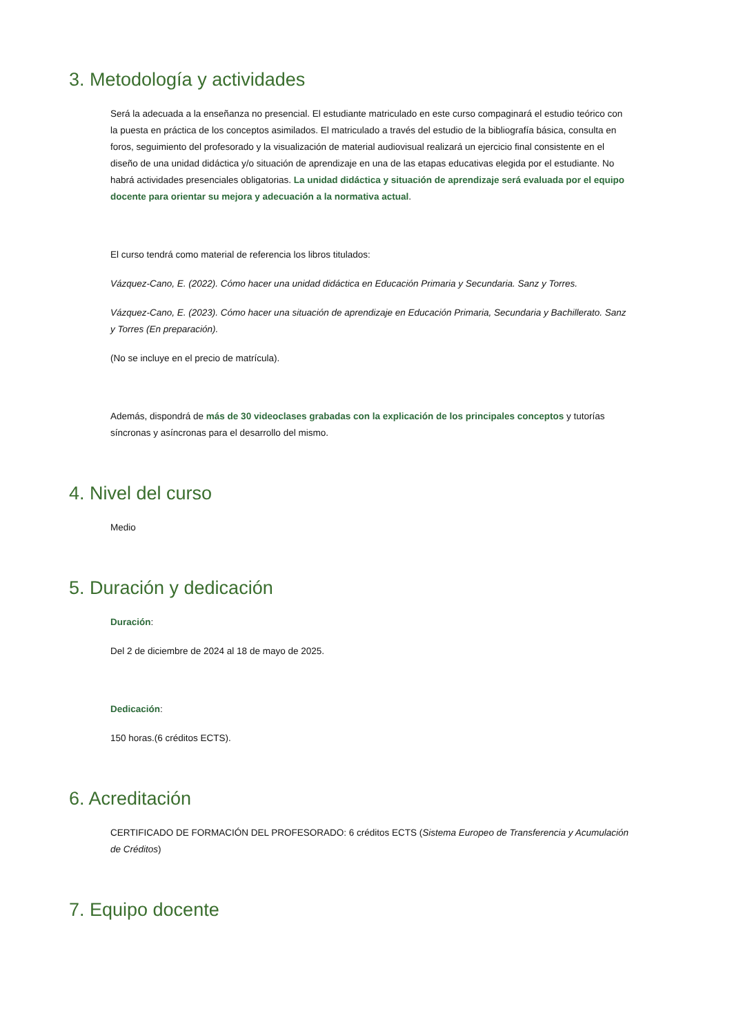3. Metodología y actividades
Será la adecuada a la enseñanza no presencial. El estudiante matriculado en este curso compaginará el estudio teórico con la puesta en práctica de los conceptos asimilados. El matriculado a través del estudio de la bibliografía básica, consulta en foros, seguimiento del profesorado y la visualización de material audiovisual realizará un ejercicio final consistente en el diseño de una unidad didáctica y/o situación de aprendizaje en una de las etapas educativas elegida por el estudiante. No habrá actividades presenciales obligatorias. La unidad didáctica y situación de aprendizaje será evaluada por el equipo docente para orientar su mejora y adecuación a la normativa actual.
El curso tendrá como material de referencia los libros titulados:
Vázquez-Cano, E. (2022). Cómo hacer una unidad didáctica en Educación Primaria y Secundaria. Sanz y Torres.
Vázquez-Cano, E. (2023). Cómo hacer una situación de aprendizaje en Educación Primaria, Secundaria y Bachillerato. Sanz y Torres (En preparación).
(No se incluye en el precio de matrícula).
Además, dispondrá de más de 30 videoclases grabadas con la explicación de los principales conceptos y tutorías síncronas y asíncronas para el desarrollo del mismo.
4. Nivel del curso
Medio
5. Duración y dedicación
Duración:
Del 2 de diciembre de 2024 al 18 de mayo de 2025.
Dedicación:
150 horas.(6 créditos ECTS).
6. Acreditación
CERTIFICADO DE FORMACIÓN DEL PROFESORADO: 6 créditos ECTS (Sistema Europeo de Transferencia y Acumulación de Créditos)
7. Equipo docente